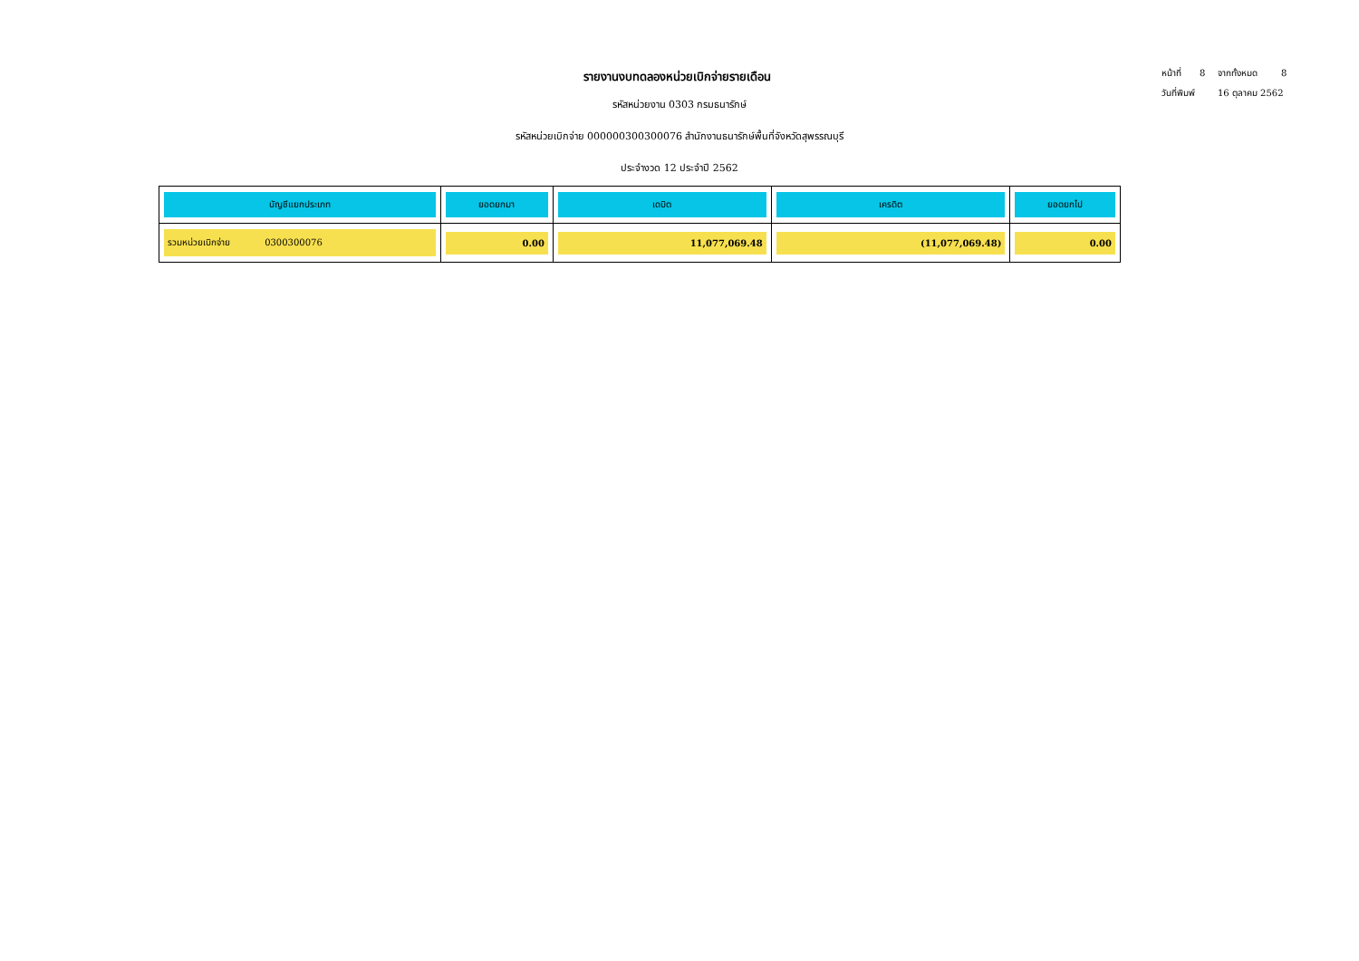หน้าที่ 8 จากทั้งหมด 8
วันที่พิมพ์ 16 ตุลาคม 2562
รายงานงบทดลองหน่วยเบิกจ่ายรายเดือน
รหัสหน่วยงาน 0303 กรมธนารักษ์
รหัสหน่วยเบิกจ่าย 000000300300076 สำนักงานธนารักษ์พื้นที่จังหวัดสุพรรณบุรี
ประจำงวด 12 ประจำปี 2562
| บัญชีแยกประเภท | ยอดยกมา | เดบิต | เครดิต | ยอดยกไป |
| --- | --- | --- | --- | --- |
| รวมหน่วยเบิกจ่าย 0300300076 | 0.00 | 11,077,069.48 | (11,077,069.48) | 0.00 |